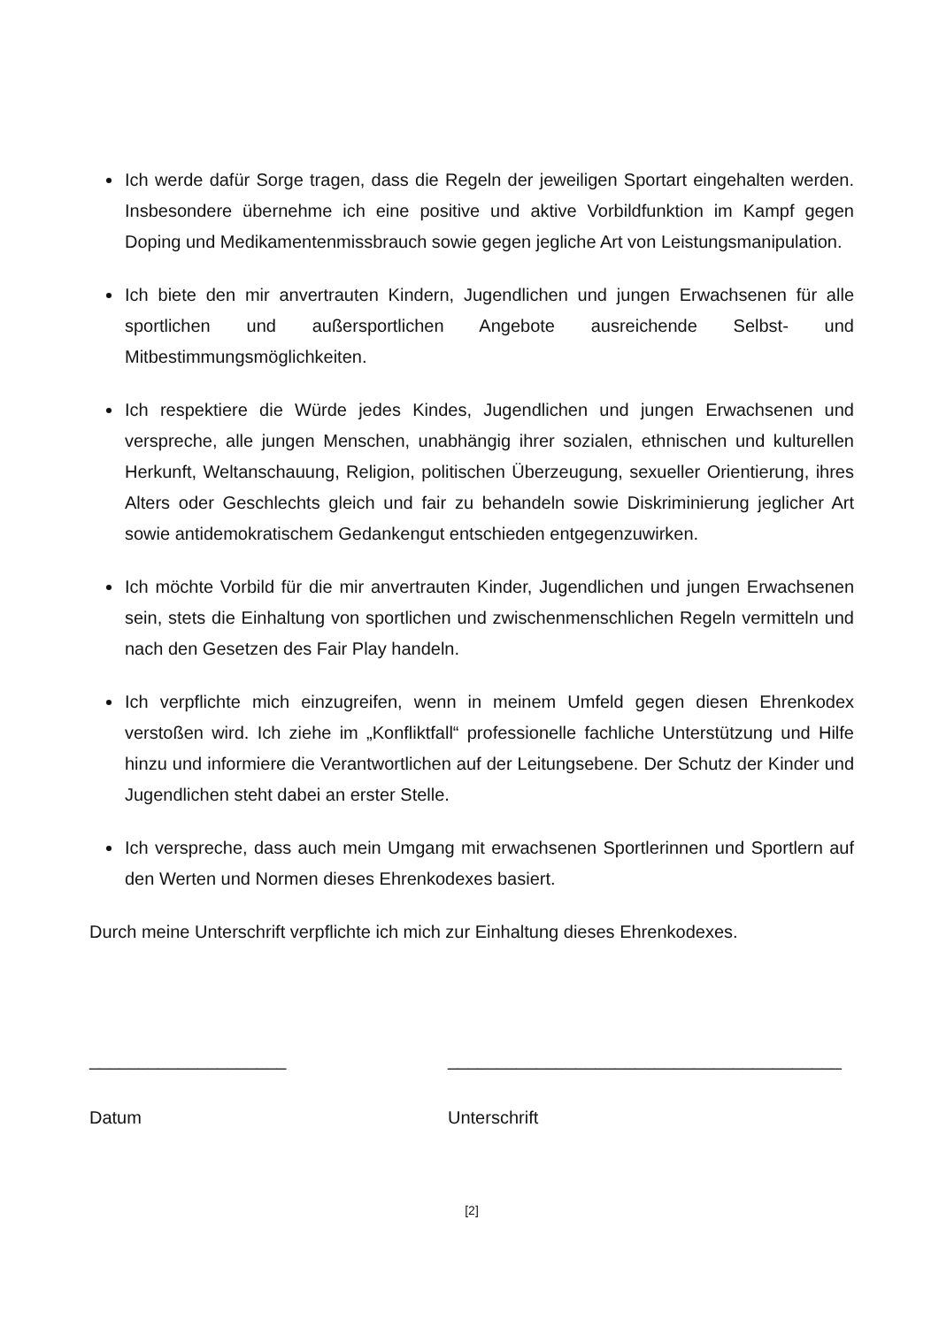Ich werde dafür Sorge tragen, dass die Regeln der jeweiligen Sportart eingehalten werden. Insbesondere übernehme ich eine positive und aktive Vorbildfunktion im Kampf gegen Doping und Medikamentenmissbrauch sowie gegen jegliche Art von Leistungsmanipulation.
Ich biete den mir anvertrauten Kindern, Jugendlichen und jungen Erwachsenen für alle sportlichen und außersportlichen Angebote ausreichende Selbst- und Mitbestimmungsmöglichkeiten.
Ich respektiere die Würde jedes Kindes, Jugendlichen und jungen Erwachsenen und verspreche, alle jungen Menschen, unabhängig ihrer sozialen, ethnischen und kulturellen Herkunft, Weltanschauung, Religion, politischen Überzeugung, sexueller Orientierung, ihres Alters oder Geschlechts gleich und fair zu behandeln sowie Diskriminierung jeglicher Art sowie antidemokratischem Gedankengut entschieden entgegenzuwirken.
Ich möchte Vorbild für die mir anvertrauten Kinder, Jugendlichen und jungen Erwachsenen sein, stets die Einhaltung von sportlichen und zwischenmenschlichen Regeln vermitteln und nach den Gesetzen des Fair Play handeln.
Ich verpflichte mich einzugreifen, wenn in meinem Umfeld gegen diesen Ehrenkodex verstoßen wird. Ich ziehe im „Konfliktfall“ professionelle fachliche Unterstützung und Hilfe hinzu und informiere die Verantwortlichen auf der Leitungsebene. Der Schutz der Kinder und Jugendlichen steht dabei an erster Stelle.
Ich verspreche, dass auch mein Umgang mit erwachsenen Sportlerinnen und Sportlern auf den Werten und Normen dieses Ehrenkodexes basiert.
Durch meine Unterschrift verpflichte ich mich zur Einhaltung dieses Ehrenkodexes.
____________________ ________________________________________
Datum Unterschrift
[2]